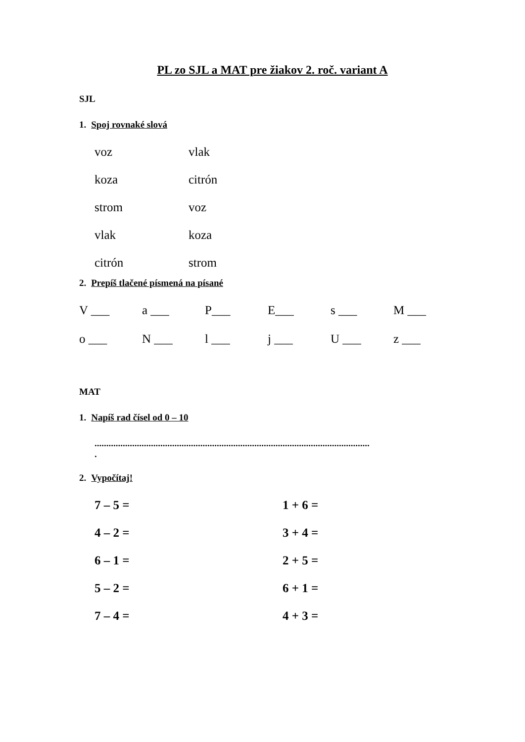PL zo SJL a MAT pre žiakov 2. roč. variant A
SJL
1. Spoj rovnaké slová
voz vlak
koza citrón
strom voz
vlak koza
citrón strom
2. Prepíš tlačené písmená na písané
V ___ a ___ P___ E___ s ___ M ___
o ___ N ___ l ___ j ___ U ___ z ___
MAT
1. Napíš rad čísel od 0 – 10
.....................................................................................................................
.
2. Vypočítaj!
7 – 5 = 1 + 6 =
4 – 2 = 3 + 4 =
6 – 1 = 2 + 5 =
5 – 2 = 6 + 1 =
7 – 4 = 4 + 3 =